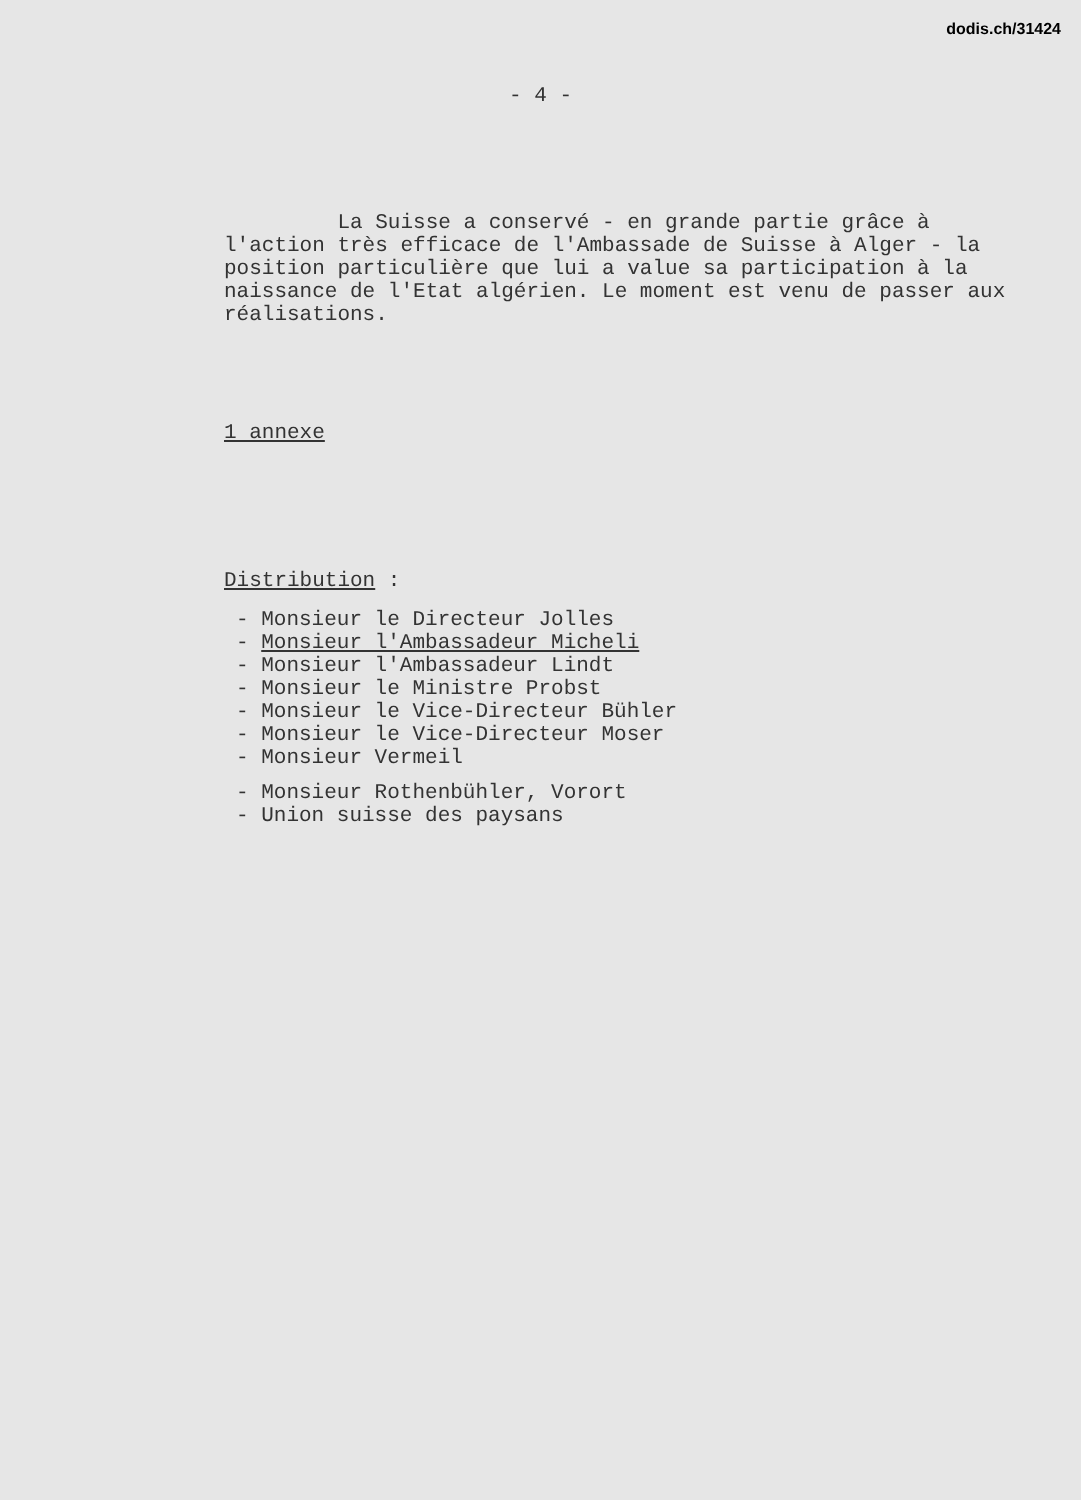dodis.ch/31424
- 4 -
La Suisse a conservé - en grande partie grâce à l'action très efficace de l'Ambassade de Suisse à Alger - la position particulière que lui a value sa participation à la naissance de l'Etat algérien. Le moment est venu de passer aux réalisations.
1 annexe
Distribution :
- Monsieur le Directeur Jolles
- Monsieur l'Ambassadeur Micheli
- Monsieur l'Ambassadeur Lindt
- Monsieur le Ministre Probst
- Monsieur le Vice-Directeur Bühler
- Monsieur le Vice-Directeur Moser
- Monsieur Vermeil
- Monsieur Rothenbühler, Vorort
- Union suisse des paysans